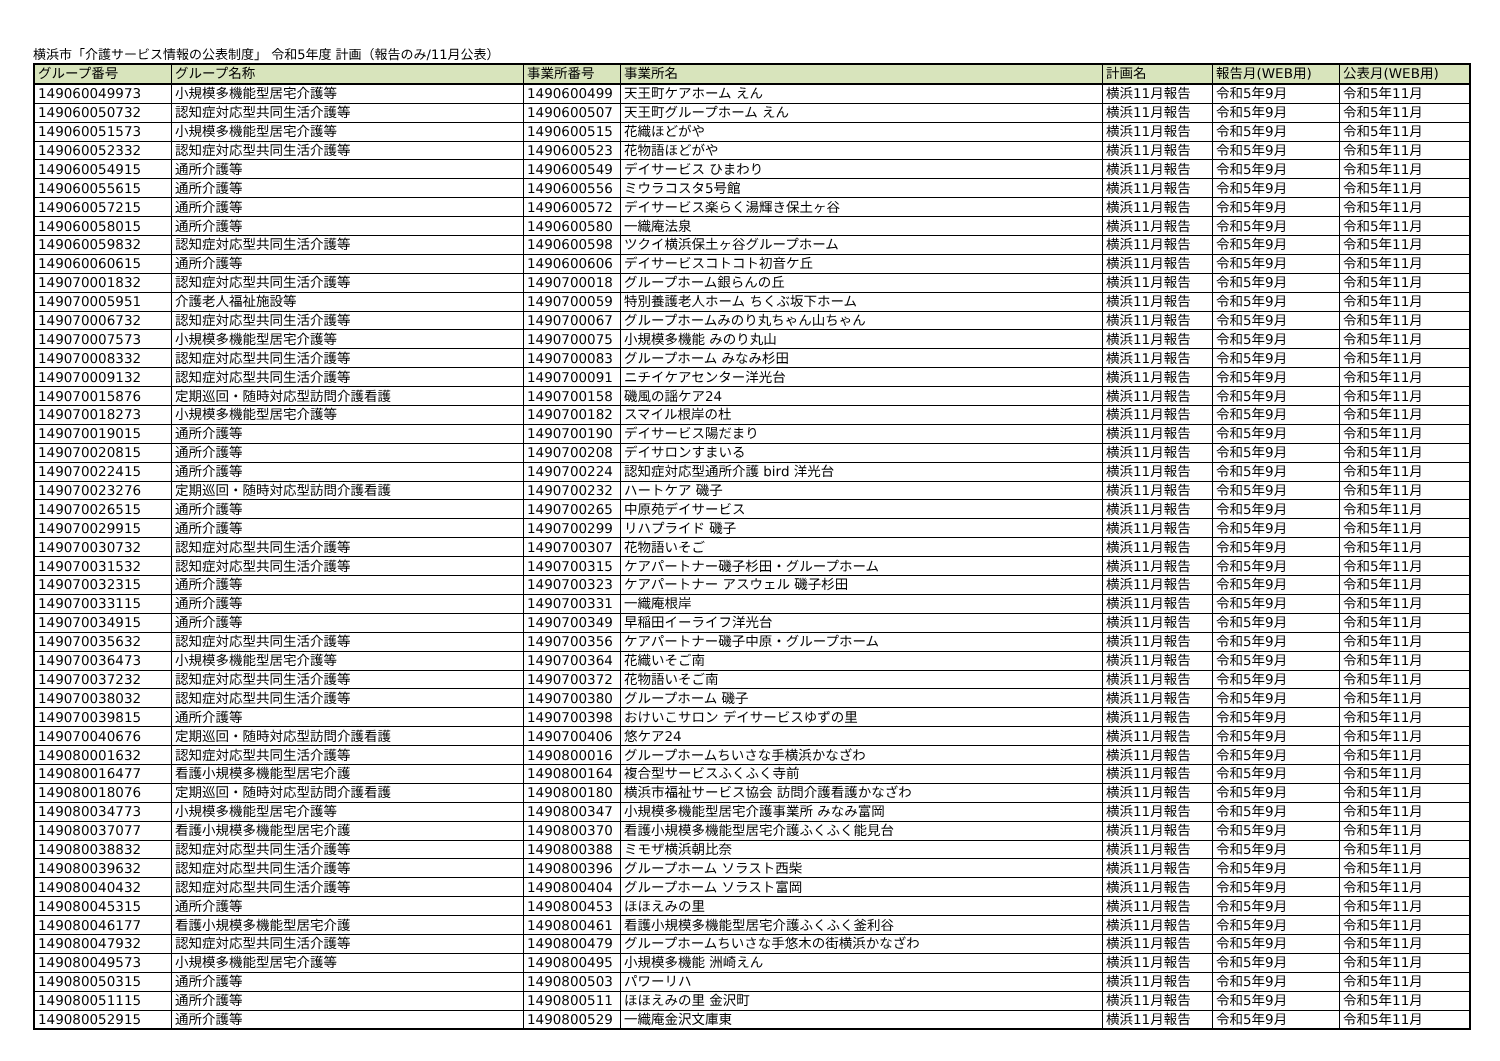横浜市「介護サービス情報の公表制度」 令和5年度 計画（報告のみ/11月公表）
| グループ番号 | グループ名称 | 事業所番号 | 事業所名 | 計画名 | 報告月(WEB用) | 公表月(WEB用) |
| --- | --- | --- | --- | --- | --- | --- |
| 149060049973 | 小規模多機能型居宅介護等 | 1490600499 | 天王町ケアホーム えん | 横浜11月報告 | 令和5年9月 | 令和5年11月 |
| 149060050732 | 認知症対応型共同生活介護等 | 1490600507 | 天王町グループホーム えん | 横浜11月報告 | 令和5年9月 | 令和5年11月 |
| 149060051573 | 小規模多機能型居宅介護等 | 1490600515 | 花織ほどがや | 横浜11月報告 | 令和5年9月 | 令和5年11月 |
| 149060052332 | 認知症対応型共同生活介護等 | 1490600523 | 花物語ほどがや | 横浜11月報告 | 令和5年9月 | 令和5年11月 |
| 149060054915 | 通所介護等 | 1490600549 | デイサービス ひまわり | 横浜11月報告 | 令和5年9月 | 令和5年11月 |
| 149060055615 | 通所介護等 | 1490600556 | ミウラコスタ5号館 | 横浜11月報告 | 令和5年9月 | 令和5年11月 |
| 149060057215 | 通所介護等 | 1490600572 | デイサービス楽らく湯輝き保土ヶ谷 | 横浜11月報告 | 令和5年9月 | 令和5年11月 |
| 149060058015 | 通所介護等 | 1490600580 | 一織庵法泉 | 横浜11月報告 | 令和5年9月 | 令和5年11月 |
| 149060059832 | 認知症対応型共同生活介護等 | 1490600598 | ツクイ横浜保土ヶ谷グループホーム | 横浜11月報告 | 令和5年9月 | 令和5年11月 |
| 149060060615 | 通所介護等 | 1490600606 | デイサービスコトコト初音ケ丘 | 横浜11月報告 | 令和5年9月 | 令和5年11月 |
| 149070001832 | 認知症対応型共同生活介護等 | 1490700018 | グループホーム銀らんの丘 | 横浜11月報告 | 令和5年9月 | 令和5年11月 |
| 149070005951 | 介護老人福祉施設等 | 1490700059 | 特別養護老人ホーム ちくぶ坂下ホーム | 横浜11月報告 | 令和5年9月 | 令和5年11月 |
| 149070006732 | 認知症対応型共同生活介護等 | 1490700067 | グループホームみのり丸ちゃん山ちゃん | 横浜11月報告 | 令和5年9月 | 令和5年11月 |
| 149070007573 | 小規模多機能型居宅介護等 | 1490700075 | 小規模多機能 みのり丸山 | 横浜11月報告 | 令和5年9月 | 令和5年11月 |
| 149070008332 | 認知症対応型共同生活介護等 | 1490700083 | グループホーム みなみ杉田 | 横浜11月報告 | 令和5年9月 | 令和5年11月 |
| 149070009132 | 認知症対応型共同生活介護等 | 1490700091 | ニチイケアセンター洋光台 | 横浜11月報告 | 令和5年9月 | 令和5年11月 |
| 149070015876 | 定期巡回・随時対応型訪問介護看護 | 1490700158 | 磯風の謡ケア24 | 横浜11月報告 | 令和5年9月 | 令和5年11月 |
| 149070018273 | 小規模多機能型居宅介護等 | 1490700182 | スマイル根岸の杜 | 横浜11月報告 | 令和5年9月 | 令和5年11月 |
| 149070019015 | 通所介護等 | 1490700190 | デイサービス陽だまり | 横浜11月報告 | 令和5年9月 | 令和5年11月 |
| 149070020815 | 通所介護等 | 1490700208 | デイサロンすまいる | 横浜11月報告 | 令和5年9月 | 令和5年11月 |
| 149070022415 | 通所介護等 | 1490700224 | 認知症対応型通所介護 bird 洋光台 | 横浜11月報告 | 令和5年9月 | 令和5年11月 |
| 149070023276 | 定期巡回・随時対応型訪問介護看護 | 1490700232 | ハートケア 磯子 | 横浜11月報告 | 令和5年9月 | 令和5年11月 |
| 149070026515 | 通所介護等 | 1490700265 | 中原苑デイサービス | 横浜11月報告 | 令和5年9月 | 令和5年11月 |
| 149070029915 | 通所介護等 | 1490700299 | リハプライド 磯子 | 横浜11月報告 | 令和5年9月 | 令和5年11月 |
| 149070030732 | 認知症対応型共同生活介護等 | 1490700307 | 花物語いそご | 横浜11月報告 | 令和5年9月 | 令和5年11月 |
| 149070031532 | 認知症対応型共同生活介護等 | 1490700315 | ケアパートナー磯子杉田・グループホーム | 横浜11月報告 | 令和5年9月 | 令和5年11月 |
| 149070032315 | 通所介護等 | 1490700323 | ケアパートナー アスウェル 磯子杉田 | 横浜11月報告 | 令和5年9月 | 令和5年11月 |
| 149070033115 | 通所介護等 | 1490700331 | 一織庵根岸 | 横浜11月報告 | 令和5年9月 | 令和5年11月 |
| 149070034915 | 通所介護等 | 1490700349 | 早稲田イーライフ洋光台 | 横浜11月報告 | 令和5年9月 | 令和5年11月 |
| 149070035632 | 認知症対応型共同生活介護等 | 1490700356 | ケアパートナー磯子中原・グループホーム | 横浜11月報告 | 令和5年9月 | 令和5年11月 |
| 149070036473 | 小規模多機能型居宅介護等 | 1490700364 | 花織いそご南 | 横浜11月報告 | 令和5年9月 | 令和5年11月 |
| 149070037232 | 認知症対応型共同生活介護等 | 1490700372 | 花物語いそご南 | 横浜11月報告 | 令和5年9月 | 令和5年11月 |
| 149070038032 | 認知症対応型共同生活介護等 | 1490700380 | グループホーム 磯子 | 横浜11月報告 | 令和5年9月 | 令和5年11月 |
| 149070039815 | 通所介護等 | 1490700398 | おけいこサロン デイサービスゆずの里 | 横浜11月報告 | 令和5年9月 | 令和5年11月 |
| 149070040676 | 定期巡回・随時対応型訪問介護看護 | 1490700406 | 悠ケア24 | 横浜11月報告 | 令和5年9月 | 令和5年11月 |
| 149080001632 | 認知症対応型共同生活介護等 | 1490800016 | グループホームちいさな手横浜かなざわ | 横浜11月報告 | 令和5年9月 | 令和5年11月 |
| 149080016477 | 看護小規模多機能型居宅介護 | 1490800164 | 複合型サービスふくふく寺前 | 横浜11月報告 | 令和5年9月 | 令和5年11月 |
| 149080018076 | 定期巡回・随時対応型訪問介護看護 | 1490800180 | 横浜市福祉サービス協会 訪問介護看護かなざわ | 横浜11月報告 | 令和5年9月 | 令和5年11月 |
| 149080034773 | 小規模多機能型居宅介護等 | 1490800347 | 小規模多機能型居宅介護事業所 みなみ富岡 | 横浜11月報告 | 令和5年9月 | 令和5年11月 |
| 149080037077 | 看護小規模多機能型居宅介護 | 1490800370 | 看護小規模多機能型居宅介護ふくふく能見台 | 横浜11月報告 | 令和5年9月 | 令和5年11月 |
| 149080038832 | 認知症対応型共同生活介護等 | 1490800388 | ミモザ横浜朝比奈 | 横浜11月報告 | 令和5年9月 | 令和5年11月 |
| 149080039632 | 認知症対応型共同生活介護等 | 1490800396 | グループホーム ソラスト西柴 | 横浜11月報告 | 令和5年9月 | 令和5年11月 |
| 149080040432 | 認知症対応型共同生活介護等 | 1490800404 | グループホーム ソラスト富岡 | 横浜11月報告 | 令和5年9月 | 令和5年11月 |
| 149080045315 | 通所介護等 | 1490800453 | ほほえみの里 | 横浜11月報告 | 令和5年9月 | 令和5年11月 |
| 149080046177 | 看護小規模多機能型居宅介護 | 1490800461 | 看護小規模多機能型居宅介護ふくふく釜利谷 | 横浜11月報告 | 令和5年9月 | 令和5年11月 |
| 149080047932 | 認知症対応型共同生活介護等 | 1490800479 | グループホームちいさな手悠木の街横浜かなざわ | 横浜11月報告 | 令和5年9月 | 令和5年11月 |
| 149080049573 | 小規模多機能型居宅介護等 | 1490800495 | 小規模多機能 洲崎えん | 横浜11月報告 | 令和5年9月 | 令和5年11月 |
| 149080050315 | 通所介護等 | 1490800503 | パワーリハ | 横浜11月報告 | 令和5年9月 | 令和5年11月 |
| 149080051115 | 通所介護等 | 1490800511 | ほほえみの里 金沢町 | 横浜11月報告 | 令和5年9月 | 令和5年11月 |
| 149080052915 | 通所介護等 | 1490800529 | 一織庵金沢文庫東 | 横浜11月報告 | 令和5年9月 | 令和5年11月 |